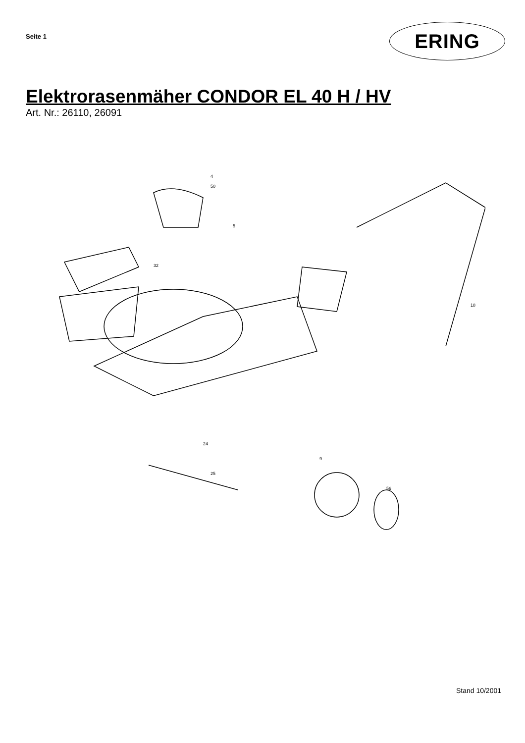Seite 1
ERING
Elektrorasenmäher CONDOR EL 40 H / HV
Art. Nr.: 26110, 26091
4
50
5
32
24
25
9
56
18
Stand 10/2001